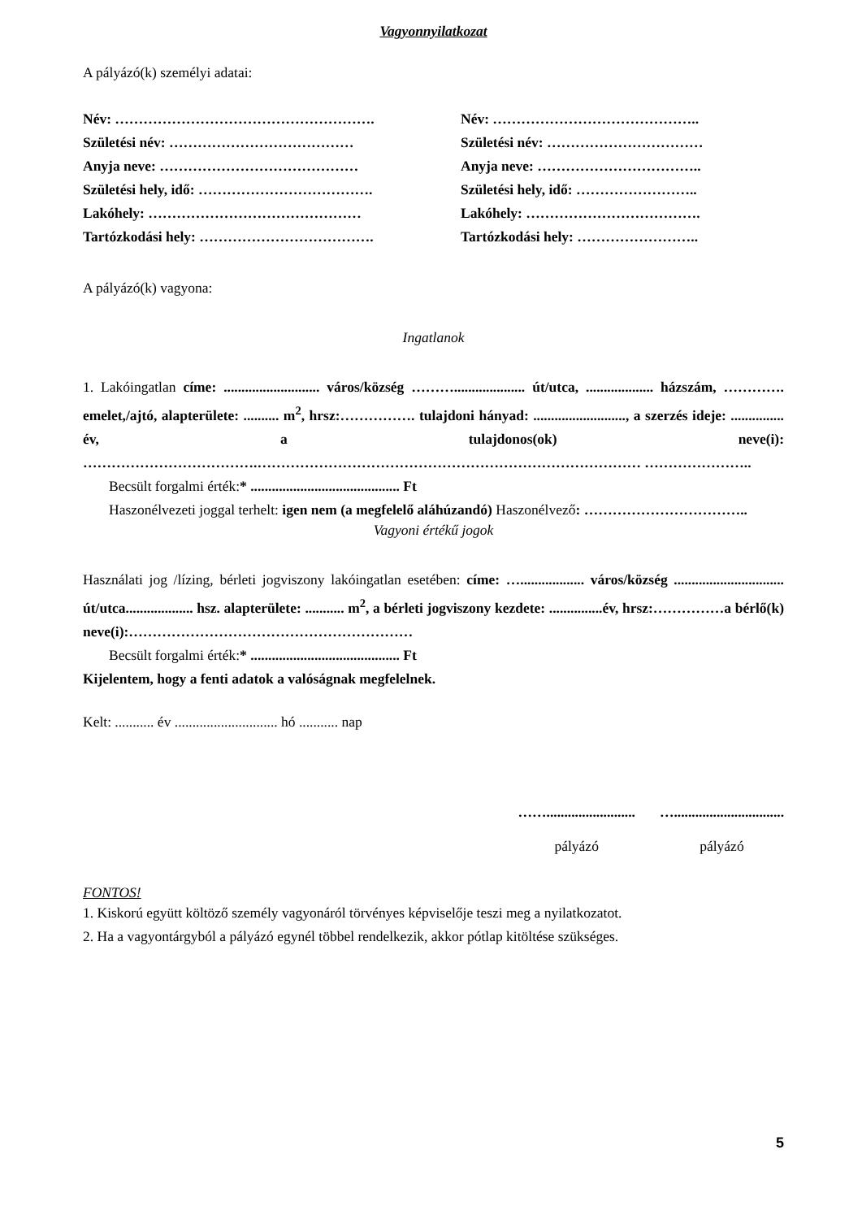Vagyonnyilatkozat
A pályázó(k) személyi adatai:
Név: ……………………………………………….
Név: ……………………………………..
Születési név: …………………………………
Születési név: ……………………………
Anyja neve: ……………………………………
Anyja neve: ……………………………..
Születési hely, idő: ……………………………….
Születési hely, idő: ……………………..
Lakóhely: ………………………………………
Lakóhely: ……………………………….
Tartózkodási hely: ……………………………….
Tartózkodási hely: ……………………..
A pályázó(k) vagyona:
Ingatlanok
1. Lakóingatlan címe: ........................... város/község ……….................... út/utca, ................... házszám, …………. emelet,/ajtó, alapterülete: .......... m<sup>2</sup>, hrsz:……………. tulajdoni hányad: .........................., a szerzés ideje: ............... év, a tulajdonos(ok) neve(i): ……………………………….……………………………………………………………………… …………………..
Becsült forgalmi érték:* .......................................... Ft
Haszonélvezeti joggal terhelt: igen nem (a megfelelő aláhúzandó) Haszonélvező: ……………………………..
Vagyoni értékű jogok
Használati jog /lízing, bérleti jogviszony lakóingatlan esetében: címe: ….................. város/község ............................... út/utca................... hsz. alapterülete: ........... m<sup>2</sup>, a bérleti jogviszony kezdete: ...............év, hrsz:……………a bérlő(k) neve(i):……………………………………………………
Becsült forgalmi érték:* .......................................... Ft
Kijelentem, hogy a fenti adatok a valóságnak megfelelnek.
Kelt: ........... év ............................. hó ........... nap
…….........................
pályázó
…...............................
pályázó
FONTOS!
1. Kiskorú együtt költöző személy vagyonáról törvényes képviselője teszi meg a nyilatkozatot.
2. Ha a vagyontárgyból a pályázó egynél többel rendelkezik, akkor pótlap kitöltése szükséges.
5